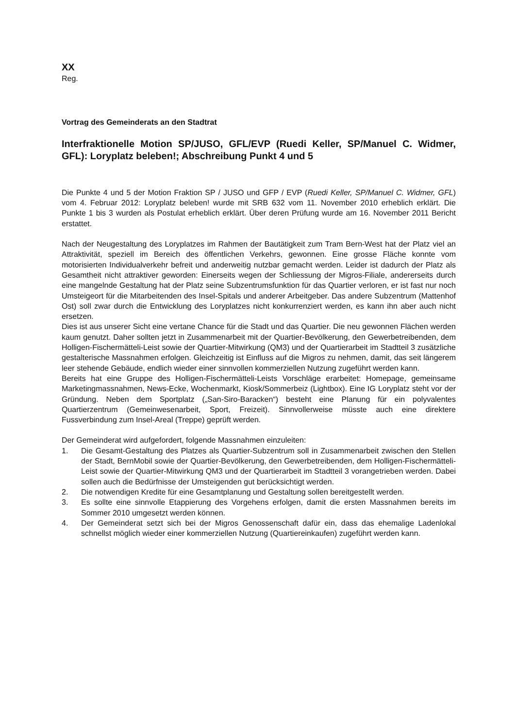XX
Reg.
Vortrag des Gemeinderats an den Stadtrat
Interfraktionelle Motion SP/JUSO, GFL/EVP (Ruedi Keller, SP/Manuel C. Widmer, GFL): Loryplatz beleben!; Abschreibung Punkt 4 und 5
Die Punkte 4 und 5 der Motion Fraktion SP / JUSO und GFP / EVP (Ruedi Keller, SP/Manuel C. Widmer, GFL) vom 4. Februar 2012: Loryplatz beleben! wurde mit SRB 632 vom 11. November 2010 erheblich erklärt. Die Punkte 1 bis 3 wurden als Postulat erheblich erklärt. Über deren Prüfung wurde am 16. November 2011 Bericht erstattet.
Nach der Neugestaltung des Loryplatzes im Rahmen der Bautätigkeit zum Tram Bern-West hat der Platz viel an Attraktivität, speziell im Bereich des öffentlichen Verkehrs, gewonnen. Eine grosse Fläche konnte vom motorisierten Individualverkehr befreit und anderweitig nutzbar gemacht werden. Leider ist dadurch der Platz als Gesamtheit nicht attraktiver geworden: Einerseits wegen der Schliessung der Migros-Filiale, andererseits durch eine mangelnde Gestaltung hat der Platz seine Subzentrumsfunktion für das Quartier verloren, er ist fast nur noch Umsteigeort für die Mitarbeitenden des Insel-Spitals und anderer Arbeitgeber. Das andere Subzentrum (Mattenhof Ost) soll zwar durch die Entwicklung des Loryplatzes nicht konkurrenziert werden, es kann ihn aber auch nicht ersetzen.
Dies ist aus unserer Sicht eine vertane Chance für die Stadt und das Quartier. Die neu gewonnen Flächen werden kaum genutzt. Daher sollten jetzt in Zusammenarbeit mit der Quartier-Bevölkerung, den Gewerbetreibenden, dem Holligen-Fischermätteli-Leist sowie der Quartier-Mitwirkung (QM3) und der Quartierarbeit im Stadtteil 3 zusätzliche gestalterische Massnahmen erfolgen. Gleichzeitig ist Einfluss auf die Migros zu nehmen, damit, das seit längerem leer stehende Gebäude, endlich wieder einer sinnvollen kommerziellen Nutzung zugeführt werden kann.
Bereits hat eine Gruppe des Holligen-Fischermätteli-Leists Vorschläge erarbeitet: Homepage, gemeinsame Marketingmassnahmen, News-Ecke, Wochenmarkt, Kiosk/Sommerbeiz (Lightbox). Eine IG Loryplatz steht vor der Gründung. Neben dem Sportplatz („San-Siro-Baracken“) besteht eine Planung für ein polyvalentes Quartierzentrum (Gemeinwesenarbeit, Sport, Freizeit). Sinnvollerweise müsste auch eine direktere Fussverbindung zum Insel-Areal (Treppe) geprüft werden.
Der Gemeinderat wird aufgefordert, folgende Massnahmen einzuleiten:
1. Die Gesamt-Gestaltung des Platzes als Quartier-Subzentrum soll in Zusammenarbeit zwischen den Stellen der Stadt, BernMobil sowie der Quartier-Bevölkerung, den Gewerbetreibenden, dem Holligen-Fischermätteli-Leist sowie der Quartier-Mitwirkung QM3 und der Quartierarbeit im Stadtteil 3 vorangetrieben werden. Dabei sollen auch die Bedürfnisse der Umsteigenden gut berücksichtigt werden.
2. Die notwendigen Kredite für eine Gesamtplanung und Gestaltung sollen bereitgestellt werden.
3. Es sollte eine sinnvolle Etappierung des Vorgehens erfolgen, damit die ersten Massnahmen bereits im Sommer 2010 umgesetzt werden können.
4. Der Gemeinderat setzt sich bei der Migros Genossenschaft dafür ein, dass das ehemalige Ladenlokal schnellst möglich wieder einer kommerziellen Nutzung (Quartiereinkaufen) zugeführt werden kann.